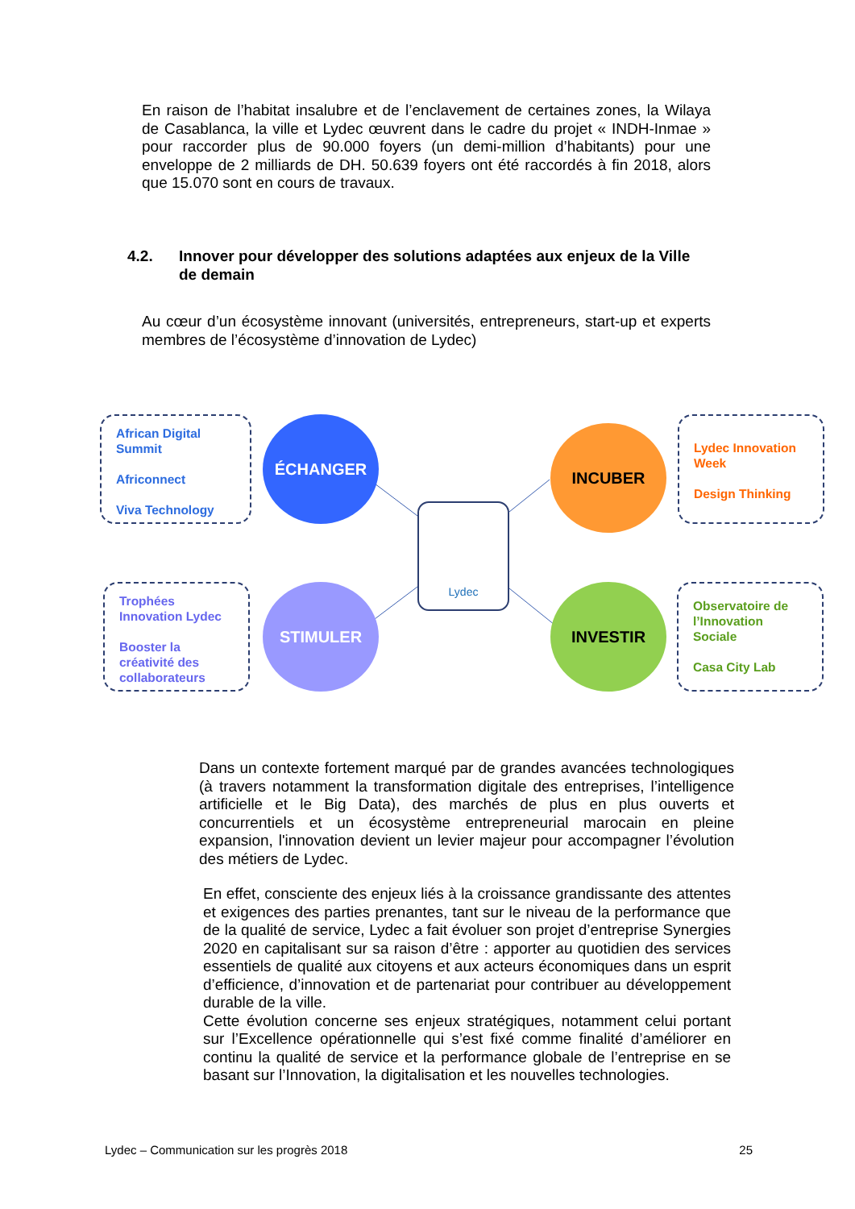En raison de l’habitat insalubre et de l’enclavement de certaines zones, la Wilaya de Casablanca, la ville et Lydec œuvrent dans le cadre du projet « INDH-Inmae » pour raccorder plus de 90.000 foyers (un demi-million d’habitants) pour une enveloppe de 2 milliards de DH. 50.639 foyers ont été raccordés à fin 2018, alors que 15.070 sont en cours de travaux.
4.2. Innover pour développer des solutions adaptées aux enjeux de la Ville de demain
Au cœur d’un écosystème innovant (universités, entrepreneurs, start-up et experts membres de l’écosystème d’innovation de Lydec)
African Digital Summit
Africonnect
Viva Technology
ÉCHANGER INCUBER
Lydec Innovation Week
Design Thinking
Lydec
Trophées Innovation Lydec
Booster la créativité des collaborateurs
STIMULER INVESTIR
Observatoire de l’Innovation Sociale
Casa City Lab
Dans un contexte fortement marqué par de grandes avancées technologiques (à travers notamment la transformation digitale des entreprises, l’intelligence artificielle et le Big Data), des marchés de plus en plus ouverts et concurrentiels et un écosystème entrepreneurial marocain en pleine expansion, l'innovation devient un levier majeur pour accompagner l’évolution des métiers de Lydec.
En effet, consciente des enjeux liés à la croissance grandissante des attentes et exigences des parties prenantes, tant sur le niveau de la performance que de la qualité de service, Lydec a fait évoluer son projet d’entreprise Synergies 2020 en capitalisant sur sa raison d’être : apporter au quotidien des services essentiels de qualité aux citoyens et aux acteurs économiques dans un esprit d’efficience, d’innovation et de partenariat pour contribuer au développement durable de la ville.
Cette évolution concerne ses enjeux stratégiques, notamment celui portant sur l’Excellence opérationnelle qui s’est fixé comme finalité d’améliorer en continu la qualité de service et la performance globale de l’entreprise en se basant sur l’Innovation, la digitalisation et les nouvelles technologies.
Lydec – Communication sur les progrès 2018 25